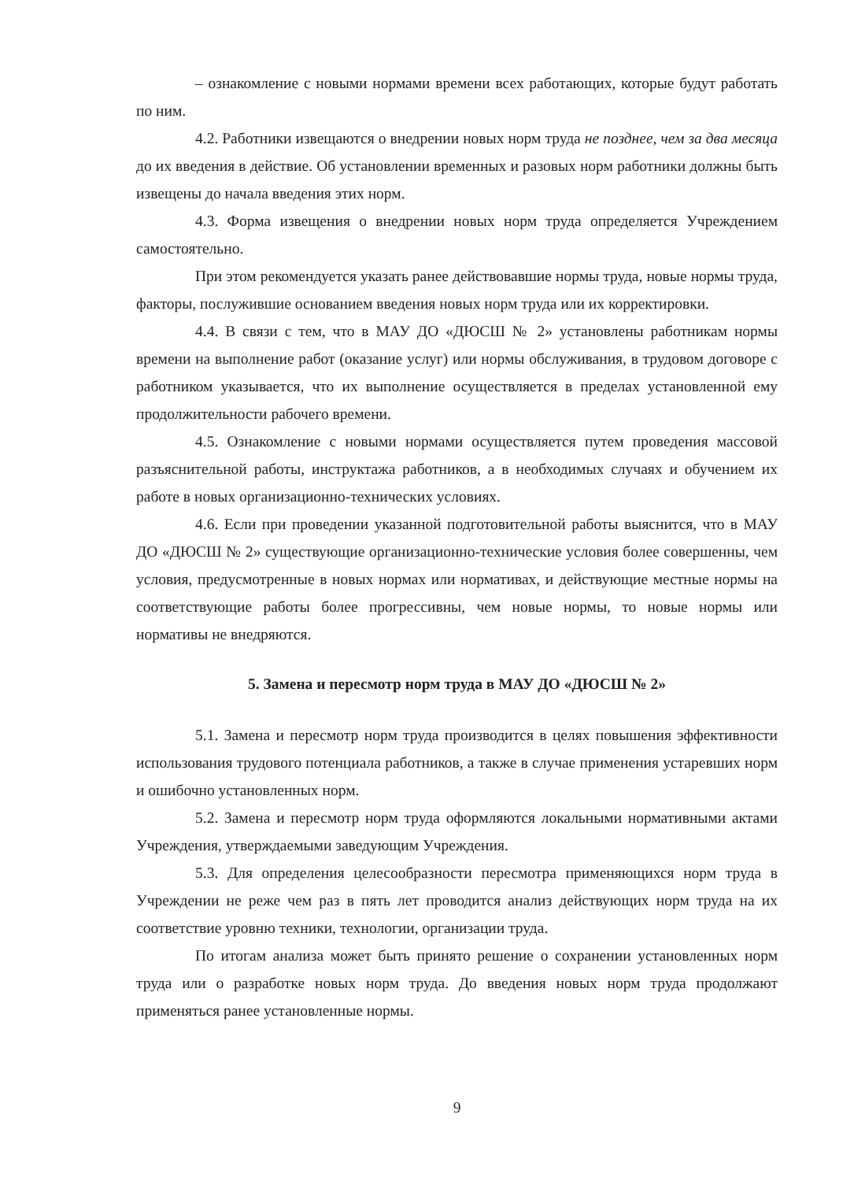– ознакомление с новыми нормами времени всех работающих, которые будут работать по ним.
4.2. Работники извещаются о внедрении новых норм труда не позднее, чем за два месяца до их введения в действие. Об установлении временных и разовых норм работники должны быть извещены до начала введения этих норм.
4.3. Форма извещения о внедрении новых норм труда определяется Учреждением самостоятельно.
При этом рекомендуется указать ранее действовавшие нормы труда, новые нормы труда, факторы, послужившие основанием введения новых норм труда или их корректировки.
4.4. В связи с тем, что в МАУ ДО «ДЮСШ № 2» установлены работникам нормы времени на выполнение работ (оказание услуг) или нормы обслуживания, в трудовом договоре с работником указывается, что их выполнение осуществляется в пределах установленной ему продолжительности рабочего времени.
4.5. Ознакомление с новыми нормами осуществляется путем проведения массовой разъяснительной работы, инструктажа работников, а в необходимых случаях и обучением их работе в новых организационно-технических условиях.
4.6. Если при проведении указанной подготовительной работы выяснится, что в МАУ ДО «ДЮСШ № 2» существующие организационно-технические условия более совершенны, чем условия, предусмотренные в новых нормах или нормативах, и действующие местные нормы на соответствующие работы более прогрессивны, чем новые нормы, то новые нормы или нормативы не внедряются.
5. Замена и пересмотр норм труда в МАУ ДО «ДЮСШ № 2»
5.1. Замена и пересмотр норм труда производится в целях повышения эффективности использования трудового потенциала работников, а также в случае применения устаревших норм и ошибочно установленных норм.
5.2. Замена и пересмотр норм труда оформляются локальными нормативными актами Учреждения, утверждаемыми заведующим Учреждения.
5.3. Для определения целесообразности пересмотра применяющихся норм труда в Учреждении не реже чем раз в пять лет проводится анализ действующих норм труда на их соответствие уровню техники, технологии, организации труда.
По итогам анализа может быть принято решение о сохранении установленных норм труда или о разработке новых норм труда. До введения новых норм труда продолжают применяться ранее установленные нормы.
9